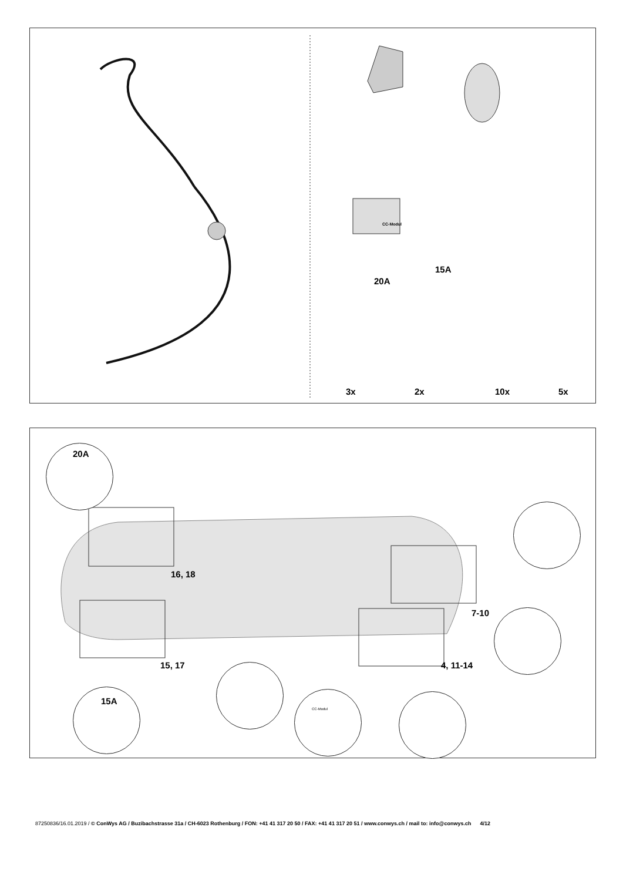20A
15A
3x 2x 10x 5x
CC-Modul
20A
15A
CC-Modul
16, 18
15, 17
7-10
4, 11-14
87250836/16.01.2019 / © ConWys AG / Buzibachstrasse 31a / CH-6023 Rothenburg / FON: +41 41 317 20 50 / FAX: +41 41 317 20 51 / www.conwys.ch / mail to: info@conwys.ch 4/12